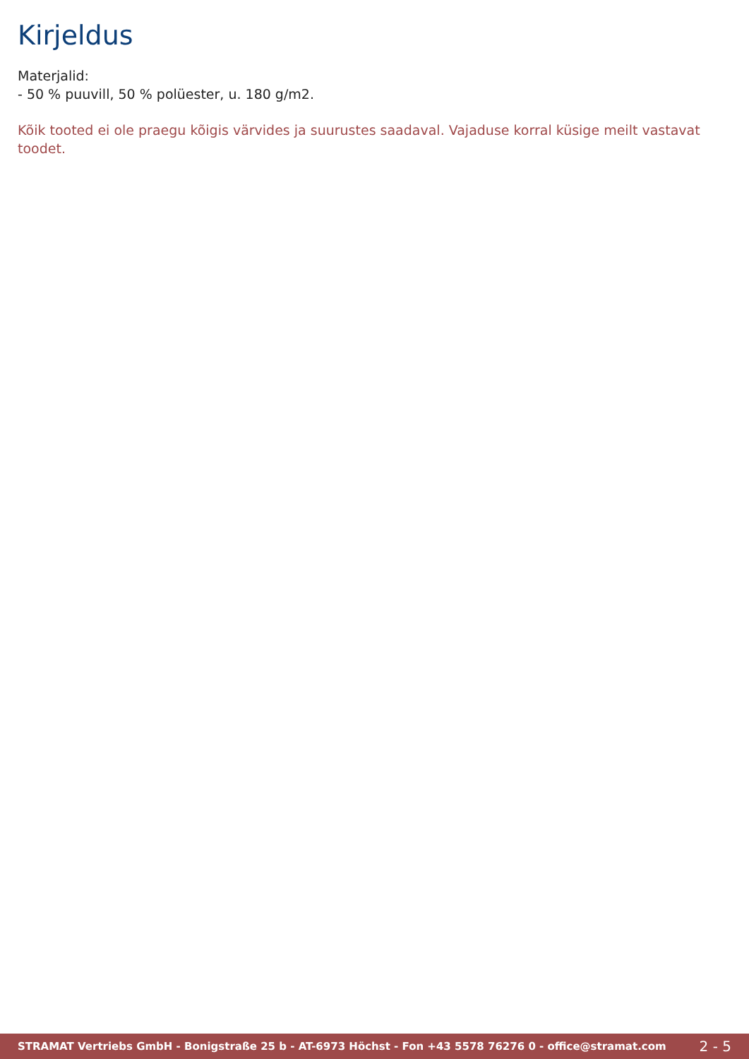Kirjeldus
Materjalid:
- 50 % puuvill, 50 % polüester, u. 180 g/m2.
Kõik tooted ei ole praegu kõigis värvides ja suurustes saadaval. Vajaduse korral küsige meilt vastavat toodet.
STRAMAT Vertriebs GmbH - Bonigstraße 25 b - AT-6973 Höchst - Fon +43 5578 76276 0 - office@stramat.com 2 - 5